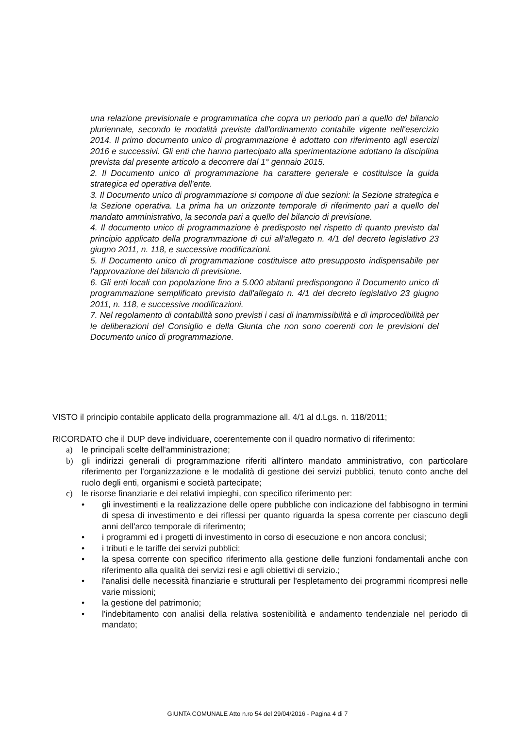una relazione previsionale e programmatica che copra un periodo pari a quello del bilancio pluriennale, secondo le modalità previste dall'ordinamento contabile vigente nell'esercizio 2014. Il primo documento unico di programmazione è adottato con riferimento agli esercizi 2016 e successivi. Gli enti che hanno partecipato alla sperimentazione adottano la disciplina prevista dal presente articolo a decorrere dal 1° gennaio 2015.
2. Il Documento unico di programmazione ha carattere generale e costituisce la guida strategica ed operativa dell'ente.
3. Il Documento unico di programmazione si compone di due sezioni: la Sezione strategica e la Sezione operativa. La prima ha un orizzonte temporale di riferimento pari a quello del mandato amministrativo, la seconda pari a quello del bilancio di previsione.
4. Il documento unico di programmazione è predisposto nel rispetto di quanto previsto dal principio applicato della programmazione di cui all'allegato n. 4/1 del decreto legislativo 23 giugno 2011, n. 118, e successive modificazioni.
5. Il Documento unico di programmazione costituisce atto presupposto indispensabile per l'approvazione del bilancio di previsione.
6. Gli enti locali con popolazione fino a 5.000 abitanti predispongono il Documento unico di programmazione semplificato previsto dall'allegato n. 4/1 del decreto legislativo 23 giugno 2011, n. 118, e successive modificazioni.
7. Nel regolamento di contabilità sono previsti i casi di inammissibilità e di improcedibilità per le deliberazioni del Consiglio e della Giunta che non sono coerenti con le previsioni del Documento unico di programmazione.
VISTO il principio contabile applicato della programmazione all. 4/1 al d.Lgs. n. 118/2011;
RICORDATO che il DUP deve individuare, coerentemente con il quadro normativo di riferimento:
a) le principali scelte dell'amministrazione;
b) gli indirizzi generali di programmazione riferiti all'intero mandato amministrativo, con particolare riferimento per l'organizzazione e le modalità di gestione dei servizi pubblici, tenuto conto anche del ruolo degli enti, organismi e società partecipate;
c) le risorse finanziarie e dei relativi impieghi, con specifico riferimento per:
• gli investimenti e la realizzazione delle opere pubbliche con indicazione del fabbisogno in termini di spesa di investimento e dei riflessi per quanto riguarda la spesa corrente per ciascuno degli anni dell'arco temporale di riferimento;
• i programmi ed i progetti di investimento in corso di esecuzione e non ancora conclusi;
• i tributi e le tariffe dei servizi pubblici;
• la spesa corrente con specifico riferimento alla gestione delle funzioni fondamentali anche con riferimento alla qualità dei servizi resi e agli obiettivi di servizio.;
• l'analisi delle necessità finanziarie e strutturali per l'espletamento dei programmi ricompresi nelle varie missioni;
• la gestione del patrimonio;
• l'indebitamento con analisi della relativa sostenibilità e andamento tendenziale nel periodo di mandato;
GIUNTA COMUNALE Atto n.ro 54 del 29/04/2016 - Pagina 4 di 7